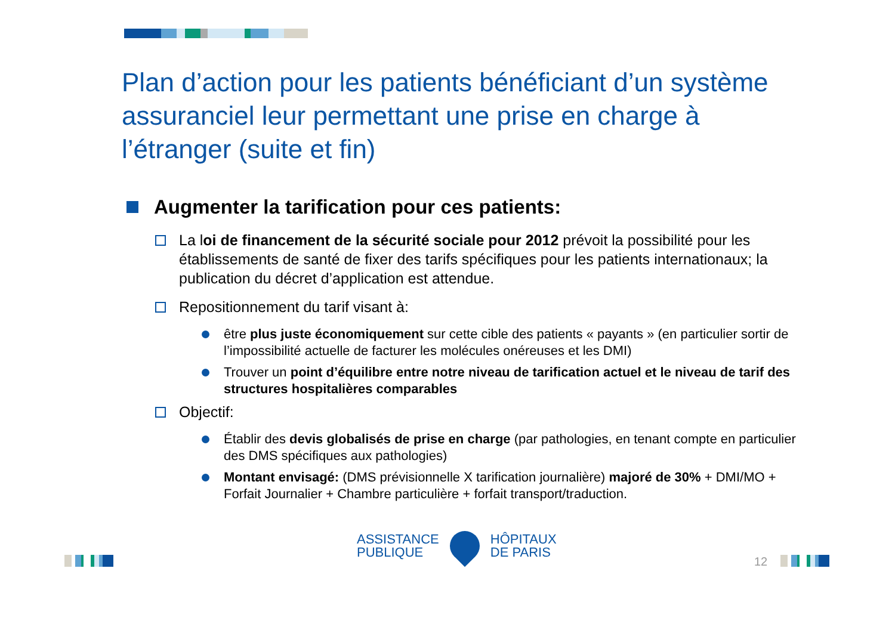Plan d’action pour les patients bénéficiant d’un système assuranciel leur permettant une prise en charge à l’étranger (suite et fin)
Augmenter la tarification pour ces patients:
La loi de financement de la sécurité sociale pour 2012 prévoit la possibilité pour les établissements de santé de fixer des tarifs spécifiques pour les patients internationaux; la publication du décret d’application est attendue.
Repositionnement du tarif visant à:
être plus juste économiquement sur cette cible des patients « payants » (en particulier sortir de l’impossibilité actuelle de facturer les molécules onéreuses et les DMI)
Trouver un point d’équilibre entre notre niveau de tarification actuel et le niveau de tarif des structures hospitalières comparables
Objectif:
Établir des devis globalisés de prise en charge (par pathologies, en tenant compte en particulier des DMS spécifiques aux pathologies)
Montant envisagé: (DMS prévisionnelle X tarification journalière) majoré de 30% + DMI/MO + Forfait Journalier + Chambre particulière + forfait transport/traduction.
ASSISTANCE
PUBLIQUE
HÔPITAUX
DE PARIS
12